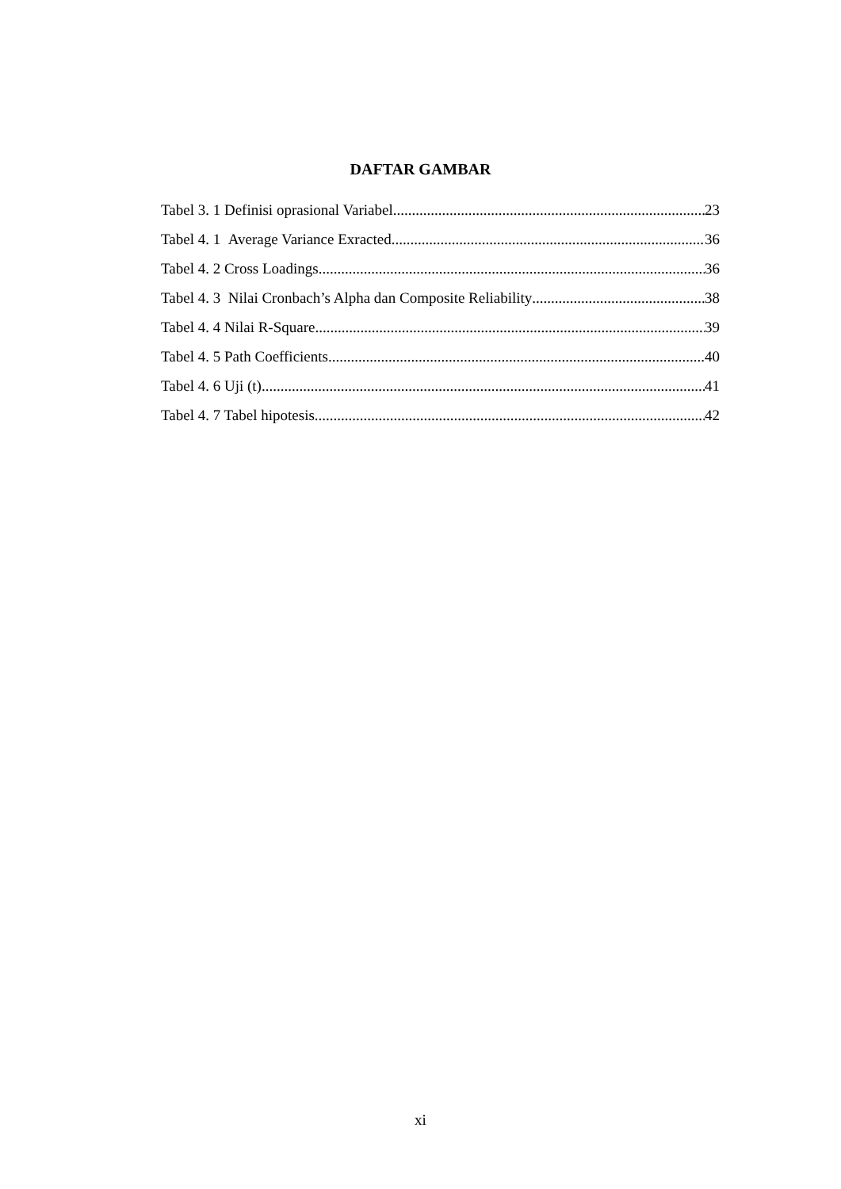DAFTAR GAMBAR
Tabel 3. 1 Definisi oprasional Variabel 23
Tabel 4. 1 Average Variance Exracted 36
Tabel 4. 2 Cross Loadings 36
Tabel 4. 3 Nilai Cronbach’s Alpha dan Composite Reliability 38
Tabel 4. 4 Nilai R-Square 39
Tabel 4. 5 Path Coefficients 40
Tabel 4. 6 Uji (t) 41
Tabel 4. 7 Tabel hipotesis 42
xi